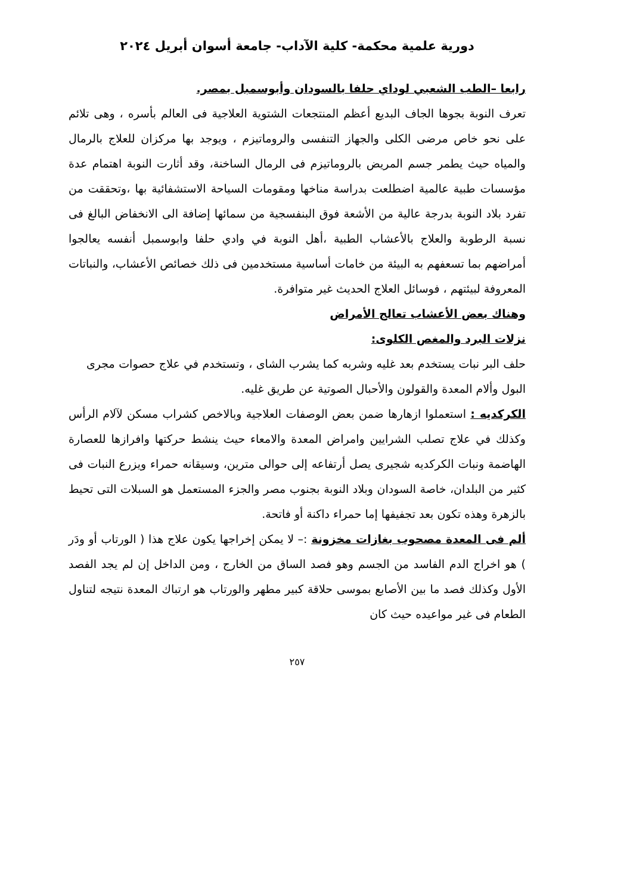دورية علمية محكمة- كلية الآداب- جامعة أسوان أبريل ٢٠٢٤
رابعا –الطب الشعبي لوداي حلفا بالسودان وأبوسمبل بمصر.
تعرف النوبة بجوها الجاف البديع أعظم المنتجعات الشتوية العلاجية فى العالم بأسره ، وهى تلائم على نحو خاص مرضى الكلى والجهاز التنفسى والروماتيزم ، ويوجد بها مركزان للعلاج بالرمال والمياه حيث يطمر جسم المريض بالروماتيزم فى الرمال الساخنة، وقد أثارت النوبة اهتمام عدة مؤسسات طبية عالمية اضطلعت بدراسة مناخها ومقومات السياحة الاستشفائية بها ،وتحققت من تفرد بلاد النوبة بدرجة عالية من الأشعة فوق البنفسجية من سمائها إضافة الى الانخفاض البالغ فى نسبة الرطوبة والعلاج بالأعشاب الطبية ،أهل النوبة في وادي حلفا وابوسمبل أنفسه يعالجوا أمراضهم بما تسعفهم به البيئة من خامات أساسية مستخدمين فى ذلك خصائص الأعشاب، والنباتات المعروفة لبيئتهم ، فوسائل العلاج الحديث غير متوافرة.
وهناك بعض الأعشاب تعالج الأمراض
نزلات البرد والمغص الكلوى:
حلف البر نبات يستخدم بعد غليه وشربه كما يشرب الشاى ، وتستخدم في علاج حصوات مجرى البول وألام المعدة والقولون والأحبال الصوتية عن طريق غليه.
الكركديه : استعملوا ازهارها ضمن بعض الوصفات العلاجية وبالاخص كشراب مسكن لآلام الرأس وكذلك في علاج تصلب الشرايين وامراض المعدة والامعاء حيث ينشط حركتها وافرازها للعصارة الهاضمة ونبات الكركديه شجيرى يصل أرتفاعه إلى حوالى مترين، وسيقانه حمراء ويزرع النبات فى كثير من البلدان، خاصة السودان وبلاد النوبة بجنوب مصر والجزء المستعمل هو السبلات التى تحيط بالزهرة وهذه تكون بعد تجفيفها إما حمراء داكنة أو فاتحة.
ألم فى المعدة مصحوب بغازات مخزونة :– لا يمكن إخراجها يكون علاج هذا ( الورتاب أو ودَر ) هو اخراج الدم الفاسد من الجسم وهو فصد الساق من الخارج ، ومن الداخل إن لم يجد الفصد الأول وكذلك فصد ما بين الأصابع بموسى حلاقة كبير مطهر والورتاب هو ارتباك المعدة نتيجه لتناول الطعام فى غير مواعيده حيث كان
٢٥٧